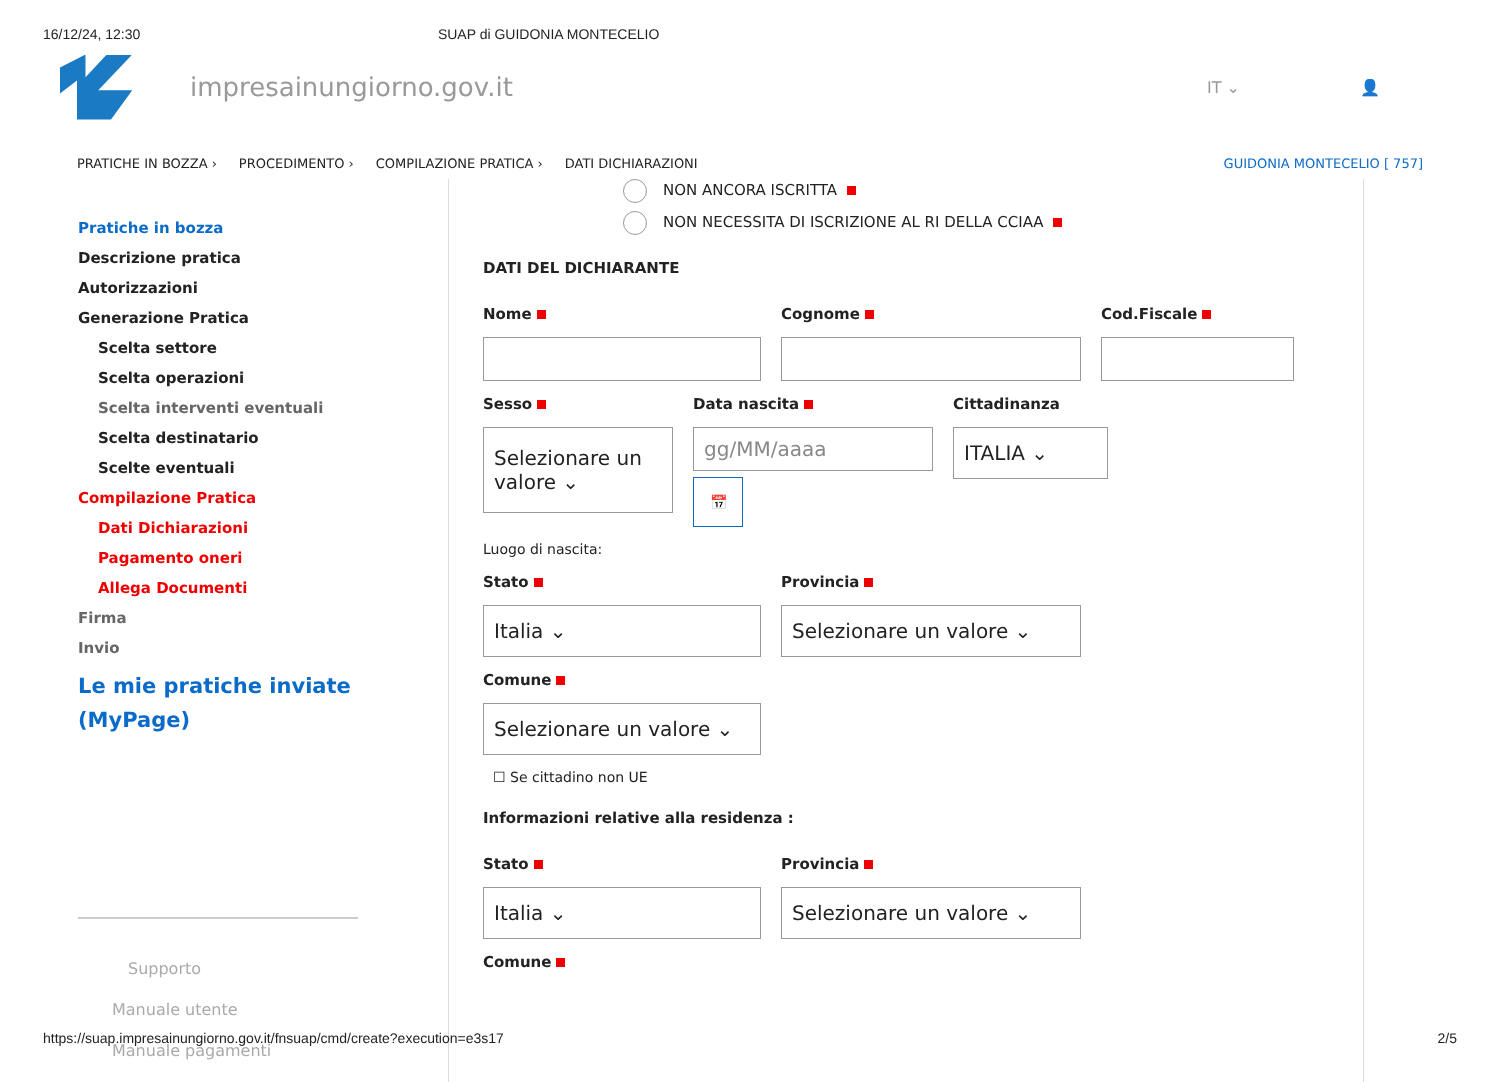16/12/24, 12:30 SUAP di GUIDONIA MONTECELIO
impresainungiorno.gov.it
IT ⌄ 👤
PRATICHE IN BOZZA › PROCEDIMENTO › COMPILAZIONE PRATICA › DATI DICHIARAZIONI GUIDONIA MONTECELIO [ 757]
Pratiche in bozza
Descrizione pratica
Autorizzazioni
Generazione Pratica
Scelta settore
Scelta operazioni
Scelta interventi eventuali
Scelta destinatario
Scelte eventuali
Compilazione Pratica
Dati Dichiarazioni
Pagamento oneri
Allega Documenti
Firma
Invio
Le mie pratiche inviate (MyPage)
Supporto
Manuale utente
Manuale pagamenti
NON ANCORA ISCRITTA
NON NECESSITA DI ISCRIZIONE AL RI DELLA CCIAA
DATI DEL DICHIARANTE
Nome Cognome Cod.Fiscale
Sesso
Selezionare un valore ⌄
Data nascita
gg/MM/aaaa
📅
Cittadinanza
ITALIA ⌄
Luogo di nascita:
Stato
Italia ⌄
Provincia
Selezionare un valore ⌄
Comune
Selezionare un valore ⌄
☐ Se cittadino non UE
Informazioni relative alla residenza :
Stato
Italia ⌄
Provincia
Selezionare un valore ⌄
Comune
https://suap.impresainungiorno.gov.it/fnsuap/cmd/create?execution=e3s17 2/5